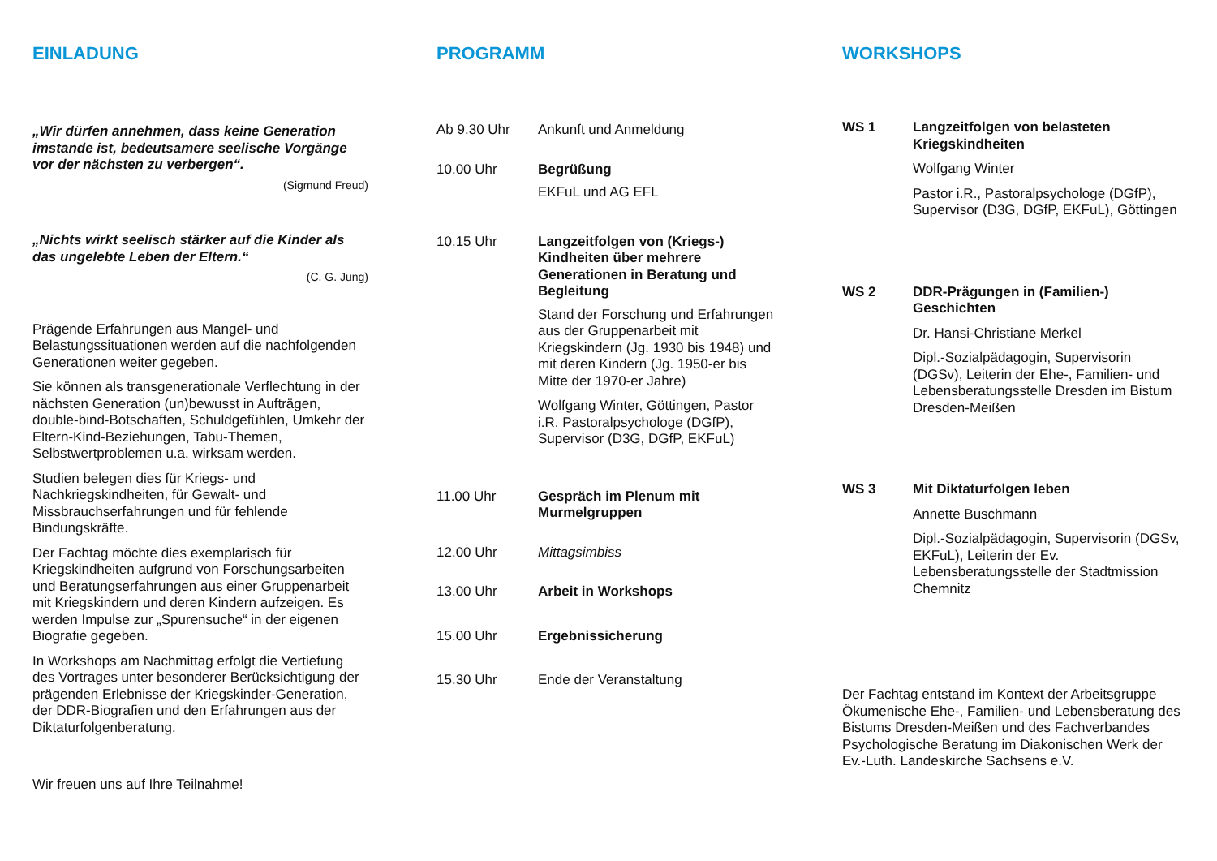EINLADUNG
„Wir dürfen annehmen, dass keine Generation imstande ist, bedeutsamere seelische Vorgänge vor der nächsten zu verbergen“.
(Sigmund Freud)
„Nichts wirkt seelisch stärker auf die Kinder als das ungelebte Leben der Eltern.“
(C. G. Jung)
Prägende Erfahrungen aus Mangel- und Belastungssituationen werden auf die nachfolgenden Generationen weiter gegeben.
Sie können als transgenerationale Verflechtung in der nächsten Generation (un)bewusst in Aufträgen, double-bind-Botschaften, Schuldgefühlen, Umkehr der Eltern-Kind-Beziehungen, Tabu-Themen, Selbstwertproblemen u.a. wirksam werden.
Studien belegen dies für Kriegs- und Nachkriegskindheiten, für Gewalt- und Missbrauchserfahrungen und für fehlende Bindungskräfte.
Der Fachtag möchte dies exemplarisch für Kriegskindheiten aufgrund von Forschungsarbeiten und Beratungserfahrungen aus einer Gruppenarbeit mit Kriegskindern und deren Kindern aufzeigen. Es werden Impulse zur „Spurensuche“ in der eigenen Biografie gegeben.
In Workshops am Nachmittag erfolgt die Vertiefung des Vortrages unter besonderer Berücksichtigung der prägenden Erlebnisse der Kriegskinder-Generation, der DDR-Biografien und den Erfahrungen aus der Diktaturfolgenberatung.
Wir freuen uns auf Ihre Teilnahme!
PROGRAMM
Ab 9.30 Uhr Ankunft und Anmeldung
10.00 Uhr Begrüßung
EKFuL und AG EFL
10.15 Uhr Langzeitfolgen von (Kriegs-) Kindheiten über mehrere Generationen in Beratung und Begleitung
Stand der Forschung und Erfahrungen aus der Gruppenarbeit mit Kriegskindern (Jg. 1930 bis 1948) und mit deren Kindern (Jg. 1950-er bis Mitte der 1970-er Jahre)
Wolfgang Winter, Göttingen, Pastor i.R. Pastoralpsychologe (DGfP), Supervisor (D3G, DGfP, EKFuL)
11.00 Uhr Gespräch im Plenum mit Murmelgruppen
12.00 Uhr Mittagsimbiss
13.00 Uhr Arbeit in Workshops
15.00 Uhr Ergebnissicherung
15.30 Uhr Ende der Veranstaltung
WORKSHOPS
WS 1 Langzeitfolgen von belasteten Kriegskindheiten
Wolfgang Winter
Pastor i.R., Pastoralpsychologe (DGfP), Supervisor (D3G, DGfP, EKFuL), Göttingen
WS 2 DDR-Prägungen in (Familien-) Geschichten
Dr. Hansi-Christiane Merkel
Dipl.-Sozialpädagogin, Supervisorin (DGSv), Leiterin der Ehe-, Familien- und Lebensberatungsstelle Dresden im Bistum Dresden-Meißen
WS 3 Mit Diktaturfolgen leben
Annette Buschmann
Dipl.-Sozialpädagogin, Supervisorin (DGSv, EKFuL), Leiterin der Ev. Lebensberatungsstelle der Stadtmission Chemnitz
Der Fachtag entstand im Kontext der Arbeitsgruppe Ökumenische Ehe-, Familien- und Lebensberatung des Bistums Dresden-Meißen und des Fachverbandes Psychologische Beratung im Diakonischen Werk der Ev.-Luth. Landeskirche Sachsens e.V.